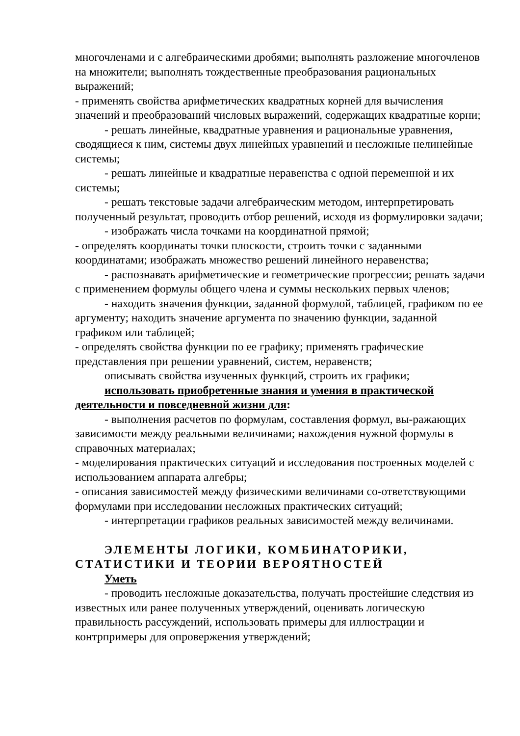многочленами и с алгебраическими дробями; выполнять разложение многочленов на множители; выполнять тождественные преобразования рациональных выражений;
- применять свойства арифметических квадратных корней для вычисления значений и преобразований числовых выражений, содержащих квадратные корни;
- решать линейные, квадратные уравнения и рациональные уравнения, сводящиеся к ним, системы двух линейных уравнений и несложные нелинейные системы;
- решать линейные и квадратные неравенства с одной переменной и их системы;
- решать текстовые задачи алгебраическим методом, интерпретировать полученный результат, проводить отбор решений, исходя из формулировки задачи;
- изображать числа точками на координатной прямой;
- определять координаты точки плоскости, строить точки с заданными координатами; изображать множество решений линейного неравенства;
- распознавать арифметические и геометрические прогрессии; решать задачи с применением формулы общего члена и суммы нескольких первых членов;
- находить значения функции, заданной формулой, таблицей, графиком по ее аргументу; находить значение аргумента по значению функции, заданной графиком или таблицей;
- определять свойства функции по ее графику; применять графические представления при решении уравнений, систем, неравенств;
описывать свойства изученных функций, строить их графики;
использовать приобретенные знания и умения в практической деятельности и повседневной жизни для:
- выполнения расчетов по формулам, составления формул, вы-ражающих зависимости между реальными величинами; нахождения нужной формулы в справочных материалах;
- моделирования практических ситуаций и исследования построенных моделей с использованием аппарата алгебры;
- описания зависимостей между физическими величинами со-ответствующими формулами при исследовании несложных практических ситуаций;
- интерпретации графиков реальных зависимостей между величинами.
ЭЛЕМЕНТЫ ЛОГИКИ, КОМБИНАТОРИКИ, СТАТИСТИКИ И ТЕОРИИ ВЕРОЯТНОСТЕЙ
Уметь
- проводить несложные доказательства, получать простейшие следствия из известных или ранее полученных утверждений, оценивать логическую правильность рассуждений, использовать примеры для иллюстрации и контрпримеры для опровержения утверждений;